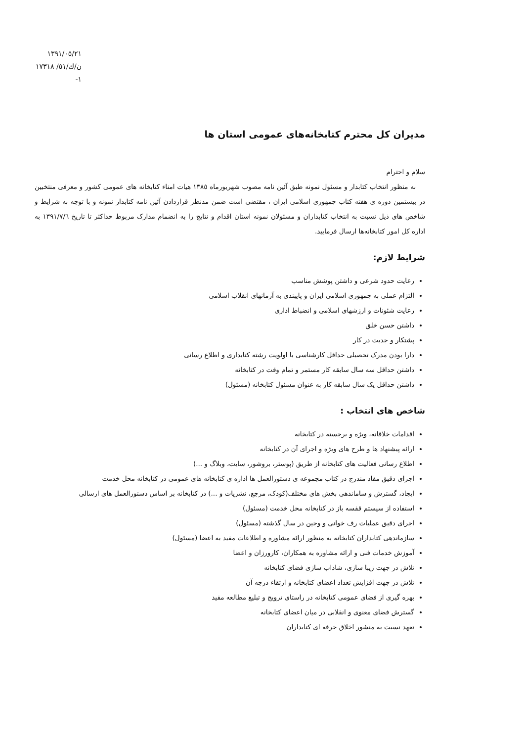١٣٩١/٠٥/٢١
ن/ك/٥١/ ١٧٣١٨
١-
مدیران کل محترم کتابخانه‌های عمومی استان ها
سلام و احترام
به منظور انتخاب کتابدار و مسئول نمونه طبق آئین نامه مصوب شهریورماه ١٣٨٥ هیات امناء کتابخانه های عمومی کشور و معرفی منتخبین در بیستمین دوره ی هفته کتاب جمهوری اسلامی ایران ، مقتضی است ضمن مدنظر قراردادن آئین نامه کتابدار نمونه و با توجه به شرایط و شاخص های ذیل نسبت به انتخاب کتابداران و مسئولان نمونه استان اقدام و نتایج را به انضمام مدارک مربوط حداکثر تا تاریخ ١٣٩١/٧/٦ به اداره کل امور کتابخانه‌ها ارسال فرمایید.
شرایط لازم:
رعایت حدود شرعی و داشتن پوشش مناسب
التزام عملی به جمهوری اسلامی ایران و پایبندی به آرمانهای انقلاب اسلامی
رعایت شئونات و ارزشهای اسلامی و انضباط اداری
داشتن حسن خلق
پشتکار و جدیت در کار
دارا بودن مدرک تحصیلی حداقل کارشناسی با اولویت رشته کتابداری و اطلاع رسانی
داشتن حداقل سه سال سابقه کار مستمر و تمام وقت در کتابخانه
داشتن حداقل یک سال سابقه کار به عنوان مسئول کتابخانه (مسئول)
شاخص های انتخاب :
اقدامات خلاقانه، ویژه و برجسته در کتابخانه
ارائه پیشنهاد ها و طرح های ویژه و اجرای آن در کتابخانه
اطلاع رسانی فعالیت های کتابخانه از طریق (پوستر، بروشور، سایت، وبلاگ و ...)
اجرای دقیق مفاد مندرج در کتاب مجموعه ی دستورالعمل ها اداره ی کتابخانه های عمومی در کتابخانه محل خدمت
ایجاد، گسترش و ساماندهی بخش های مختلف(کودک، مرجع، نشریات و ...) در کتابخانه بر اساس دستورالعمل های ارسالی
استفاده از سیستم قفسه باز در کتابخانه محل خدمت (مسئول)
اجرای دقیق عملیات رف خوانی و وجین در سال گذشته (مسئول)
سازماندهی کتابداران کتابخانه به منظور ارائه مشاوره و اطلاعات مفید به اعضا (مسئول)
آموزش خدمات فنی و ارائه مشاوره به همکاران، کارورزان و اعضا
تلاش در جهت زیبا سازی، شاداب سازی فضای کتابخانه
تلاش در جهت افزایش تعداد اعضای کتابخانه و ارتقاء درجه آن
بهره گیری از فضای عمومی کتابخانه در راستای ترویج و تبلیغ مطالعه مفید
گسترش فضای معنوی و انقلابی در میان اعضای کتابخانه
تعهد نسبت به منشور اخلاق حرفه ای کتابداران